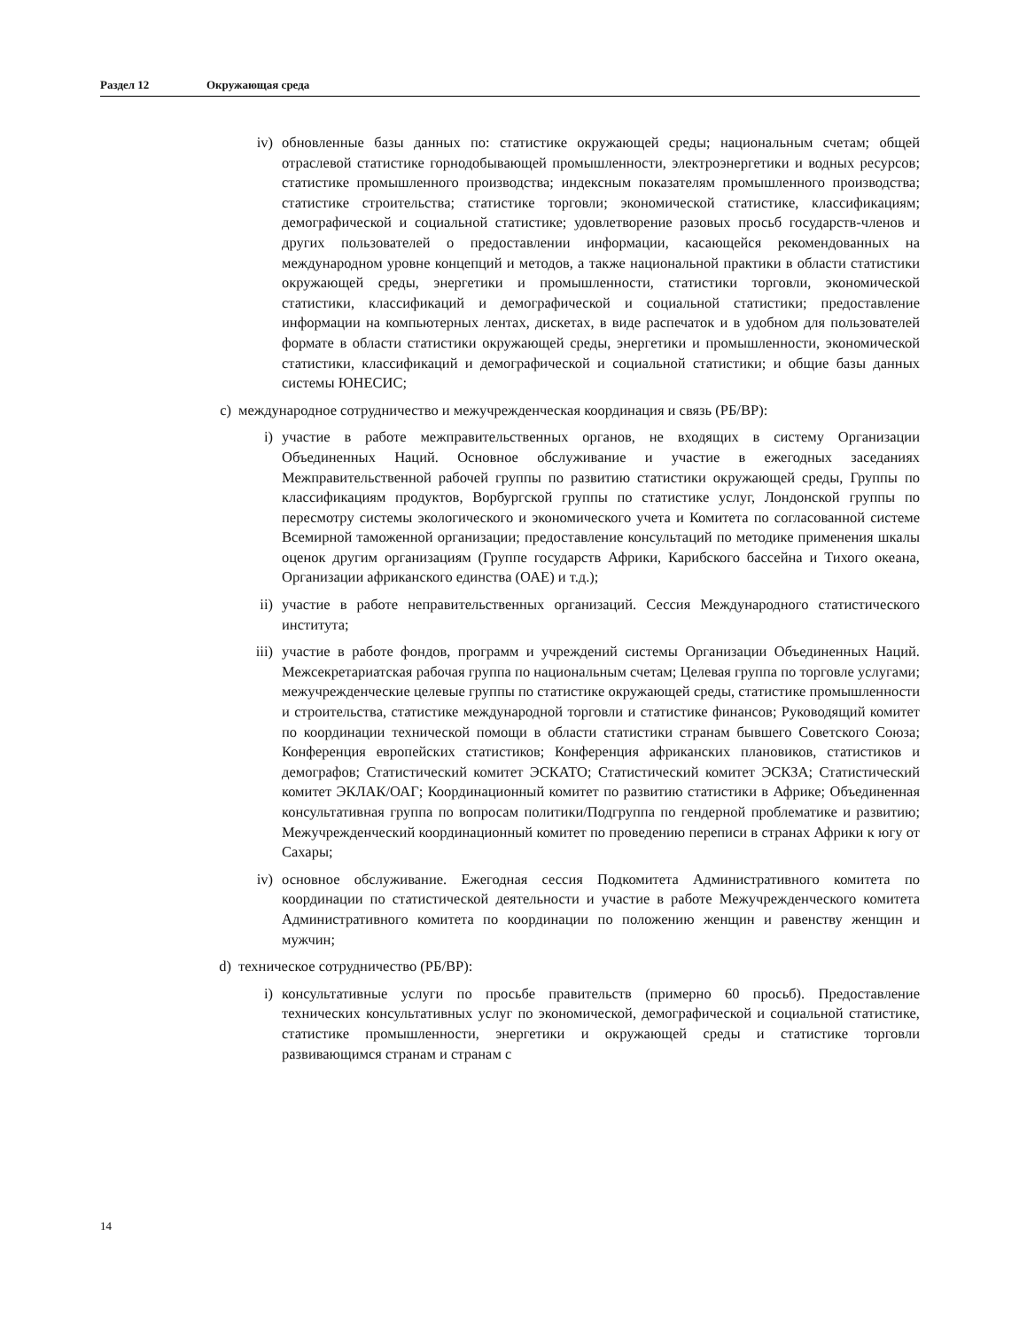Раздел 12 Окружающая среда
iv) обновленные базы данных по: статистике окружающей среды; национальным счетам; общей отраслевой статистике горнодобывающей промышленности, электроэнергетики и водных ресурсов; статистике промышленного производства; индексным показателям промышленного производства; статистике строительства; статистике торговли; экономической статистике, классификациям; демографической и социальной статистике; удовлетворение разовых просьб государств-членов и других пользователей о предоставлении информации, касающейся рекомендованных на международном уровне концепций и методов, а также национальной практики в области статистики окружающей среды, энергетики и промышленности, статистики торговли, экономической статистики, классификаций и демографической и социальной статистики; предоставление информации на компьютерных лентах, дискетах, в виде распечаток и в удобном для пользователей формате в области статистики окружающей среды, энергетики и промышленности, экономической статистики, классификаций и демографической и социальной статистики; и общие базы данных системы ЮНЕСИС;
c) международное сотрудничество и межучрежденческая координация и связь (РБ/ВР):
i) участие в работе межправительственных органов, не входящих в систему Организации Объединенных Наций. Основное обслуживание и участие в ежегодных заседаниях Межправительственной рабочей группы по развитию статистики окружающей среды, Группы по классификациям продуктов, Ворбургской группы по статистике услуг, Лондонской группы по пересмотру системы экологического и экономического учета и Комитета по согласованной системе Всемирной таможенной организации; предоставление консультаций по методике применения шкалы оценок другим организациям (Группе государств Африки, Карибского бассейна и Тихого океана, Организации африканского единства (ОАЕ) и т.д.);
ii) участие в работе неправительственных организаций. Сессия Международного статистического института;
iii) участие в работе фондов, программ и учреждений системы Организации Объединенных Наций. Межсекретариатская рабочая группа по национальным счетам; Целевая группа по торговле услугами; межучрежденческие целевые группы по статистике окружающей среды, статистике промышленности и строительства, статистике международной торговли и статистике финансов; Руководящий комитет по координации технической помощи в области статистики странам бывшего Советского Союза; Конференция европейских статистиков; Конференция африканских плановиков, статистиков и демографов; Статистический комитет ЭСКАТО; Статистический комитет ЭСКЗА; Статистический комитет ЭКЛАК/ОАГ; Координационный комитет по развитию статистики в Африке; Объединенная консультативная группа по вопросам политики/Подгруппа по гендерной проблематике и развитию; Межучрежденческий координационный комитет по проведению переписи в странах Африки к югу от Сахары;
iv) основное обслуживание. Ежегодная сессия Подкомитета Административного комитета по координации по статистической деятельности и участие в работе Межучрежденческого комитета Административного комитета по координации по положению женщин и равенству женщин и мужчин;
d) техническое сотрудничество (РБ/ВР):
i) консультативные услуги по просьбе правительств (примерно 60 просьб). Предоставление технических консультативных услуг по экономической, демографической и социальной статистике, статистике промышленности, энергетики и окружающей среды и статистике торговли развивающимся странам и странам с
14